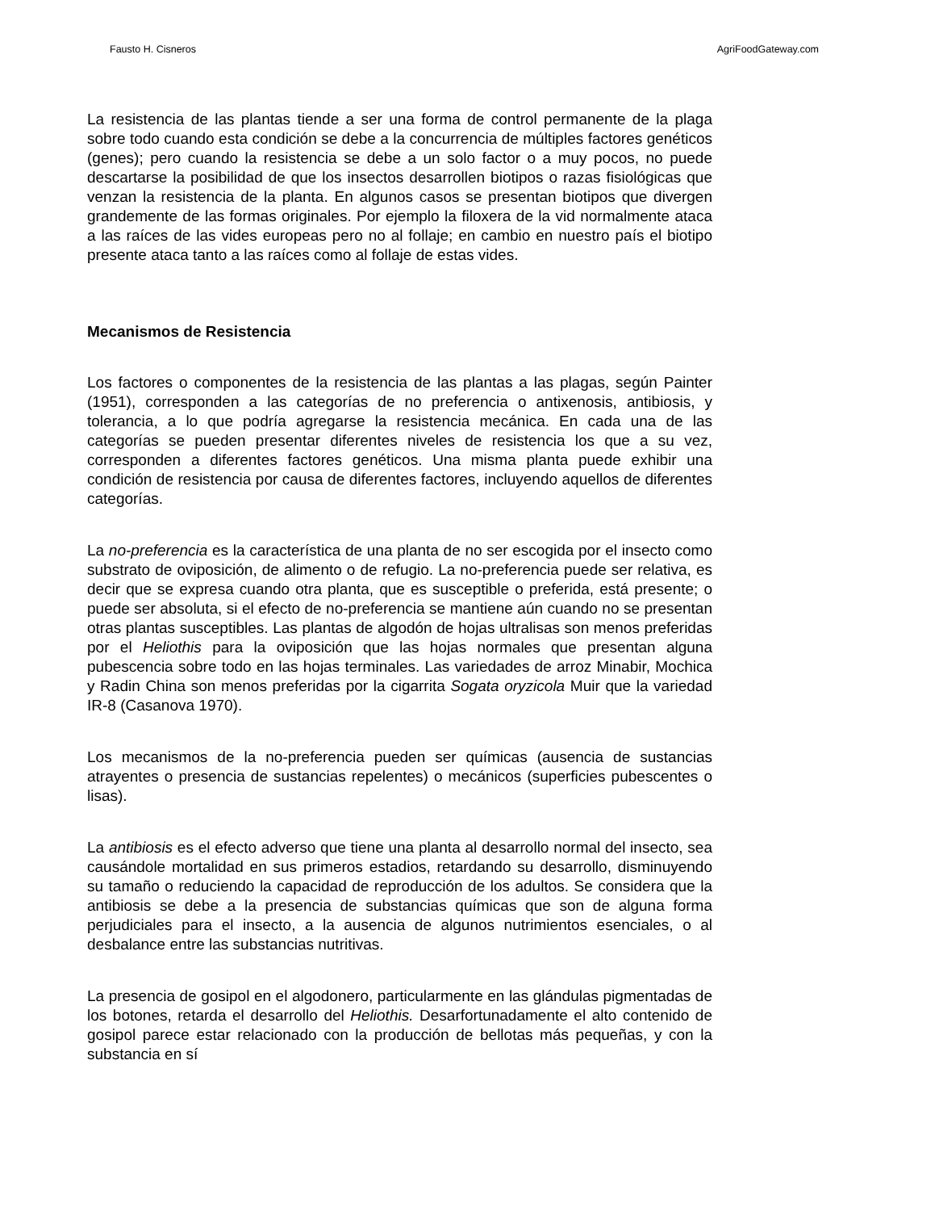Fausto H. Cisneros AgriFoodGateway.com
La resistencia de las plantas tiende a ser una forma de control permanente de la plaga sobre todo cuando esta condición se debe a la concurrencia de múltiples factores genéticos (genes); pero cuando la resistencia se debe a un solo factor o a muy pocos, no puede descartarse la posibilidad de que los insectos desarrollen biotipos o razas fisiológicas que venzan la resistencia de la planta. En algunos casos se presentan biotipos que divergen grandemente de las formas originales. Por ejemplo la filoxera de la vid normalmente ataca a las raíces de las vides europeas pero no al follaje; en cambio en nuestro país el biotipo presente ataca tanto a las raíces como al follaje de estas vides.
Mecanismos de Resistencia
Los factores o componentes de la resistencia de las plantas a las plagas, según Painter (1951), corresponden a las categorías de no preferencia o antixenosis, antibiosis, y tolerancia, a lo que podría agregarse la resistencia mecánica. En cada una de las categorías se pueden presentar diferentes niveles de resistencia los que a su vez, corresponden a diferentes factores genéticos. Una misma planta puede exhibir una condición de resistencia por causa de diferentes factores, incluyendo aquellos de diferentes categorías.
La no-preferencia es la característica de una planta de no ser escogida por el insecto como substrato de oviposición, de alimento o de refugio. La no-preferencia puede ser relativa, es decir que se expresa cuando otra planta, que es susceptible o preferida, está presente; o puede ser absoluta, si el efecto de no-preferencia se mantiene aún cuando no se presentan otras plantas susceptibles. Las plantas de algodón de hojas ultralisas son menos preferidas por el Heliothis para la oviposición que las hojas normales que presentan alguna pubescencia sobre todo en las hojas terminales. Las variedades de arroz Minabir, Mochica y Radin China son menos preferidas por la cigarrita Sogata oryzicola Muir que la variedad IR-8 (Casanova 1970).
Los mecanismos de la no-preferencia pueden ser químicas (ausencia de sustancias atrayentes o presencia de sustancias repelentes) o mecánicos (superficies pubescentes o lisas).
La antibiosis es el efecto adverso que tiene una planta al desarrollo normal del insecto, sea causándole mortalidad en sus primeros estadios, retardando su desarrollo, disminuyendo su tamaño o reduciendo la capacidad de reproducción de los adultos. Se considera que la antibiosis se debe a la presencia de substancias químicas que son de alguna forma perjudiciales para el insecto, a la ausencia de algunos nutrimientos esenciales, o al desbalance entre las substancias nutritivas.
La presencia de gosipol en el algodonero, particularmente en las glándulas pigmentadas de los botones, retarda el desarrollo del Heliothis. Desarfortunadamente el alto contenido de gosipol parece estar relacionado con la producción de bellotas más pequeñas, y con la substancia en sí